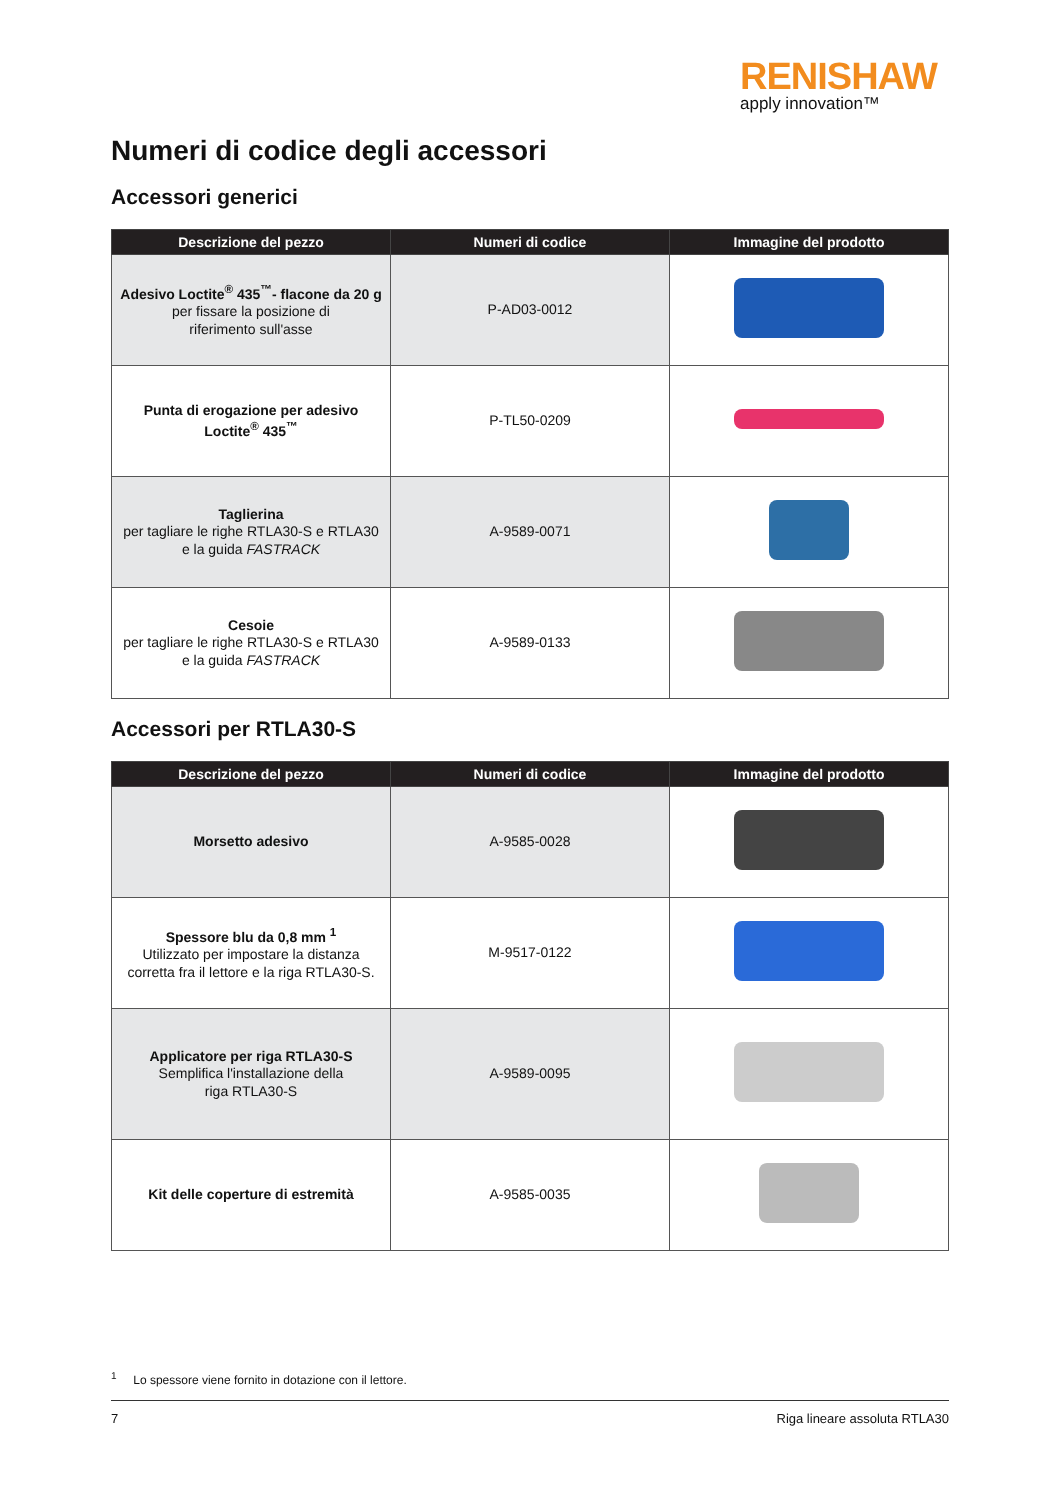RENISHAW
apply innovation™
Numeri di codice degli accessori
Accessori generici
| Descrizione del pezzo | Numeri di codice | Immagine del prodotto |
| --- | --- | --- |
| Adesivo Loctite<sup>®</sup> 435<sup>™</sup>- flacone da 20 g per fissare la posizione di riferimento sull'asse | P-AD03-0012 | |
| Punta di erogazione per adesivo Loctite<sup>®</sup> 435<sup>™</sup> | P-TL50-0209 | |
| Taglierina per tagliare le righe RTLA30-S e RTLA30 e la guida FASTRACK | A-9589-0071 | |
| Cesoie per tagliare le righe RTLA30-S e RTLA30 e la guida FASTRACK | A-9589-0133 | |
Accessori per RTLA30-S
| Descrizione del pezzo | Numeri di codice | Immagine del prodotto |
| --- | --- | --- |
| Morsetto adesivo | A-9585-0028 | |
| Spessore blu da 0,8 mm <sup>1</sup> Utilizzato per impostare la distanza corretta fra il lettore e la riga RTLA30-S. | M-9517-0122 | |
| Applicatore per riga RTLA30-S Semplifica l'installazione della riga RTLA30-S | A-9589-0095 | |
| Kit delle coperture di estremità | A-9585-0035 | |
<sup>1</sup> Lo spessore viene fornito in dotazione con il lettore.
7 Riga lineare assoluta RTLA30